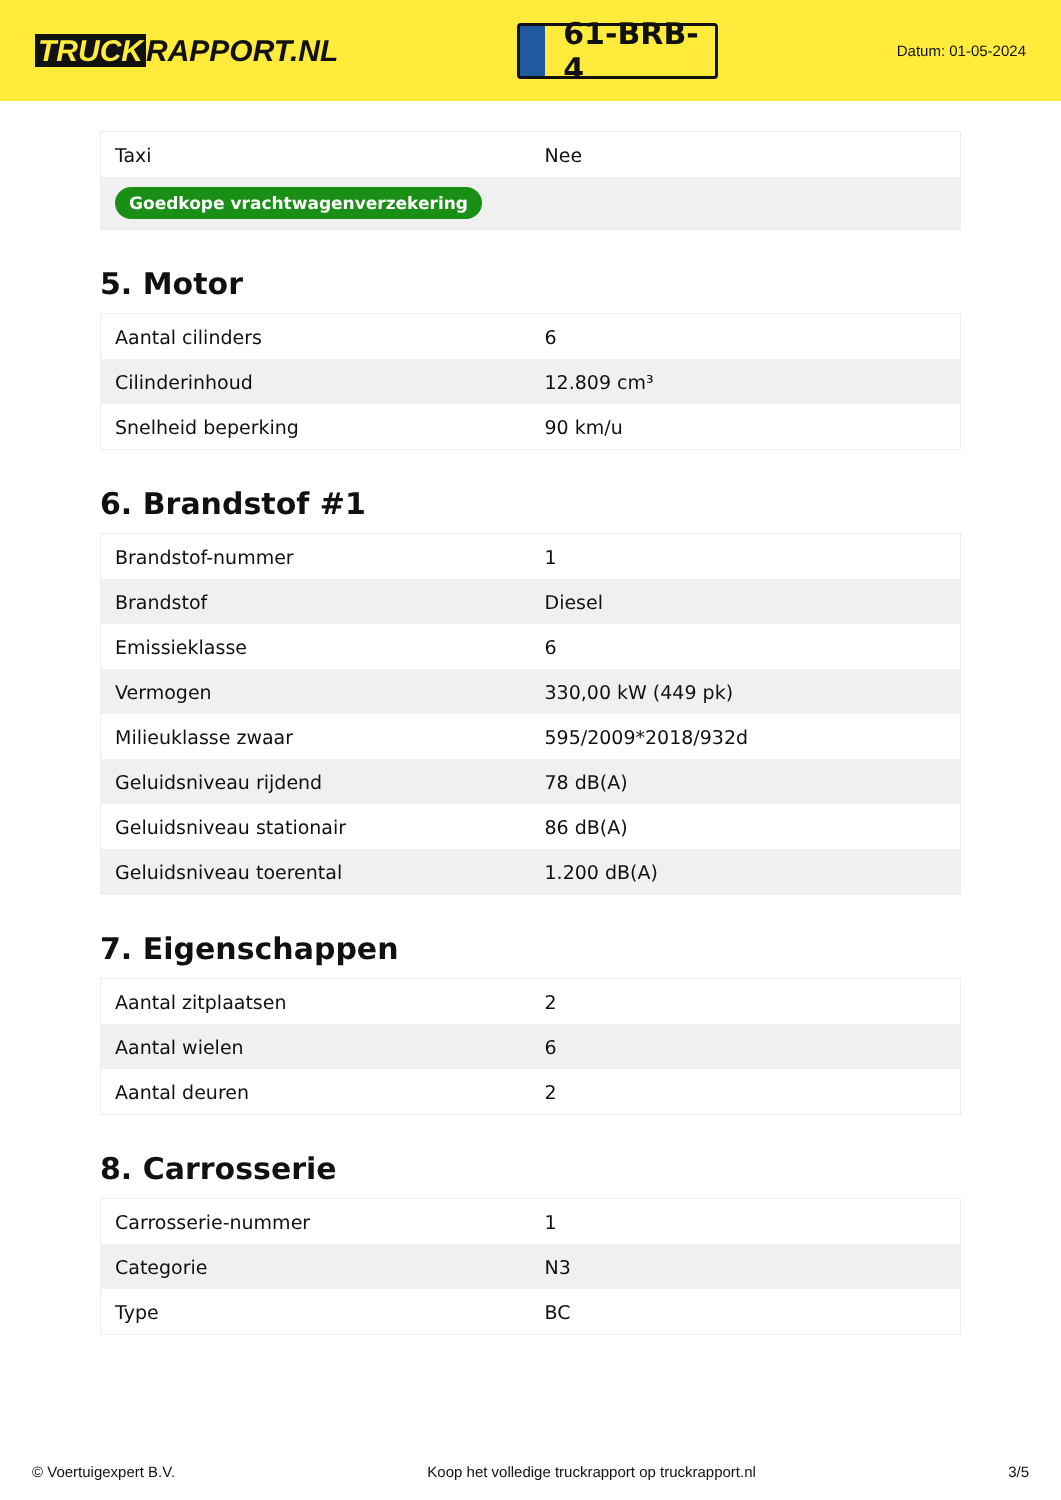TRUCK RAPPORT.NL
61-BRB-4
Datum: 01-05-2024
| Taxi | Nee |
| Goedkope vrachtwagenverzekering | |
5. Motor
| Aantal cilinders | 6 |
| Cilinderinhoud | 12.809 cm³ |
| Snelheid beperking | 90 km/u |
6. Brandstof #1
| Brandstof-nummer | 1 |
| Brandstof | Diesel |
| Emissieklasse | 6 |
| Vermogen | 330,00 kW (449 pk) |
| Milieuklasse zwaar | 595/2009*2018/932d |
| Geluidsniveau rijdend | 78 dB(A) |
| Geluidsniveau stationair | 86 dB(A) |
| Geluidsniveau toerental | 1.200 dB(A) |
7. Eigenschappen
| Aantal zitplaatsen | 2 |
| Aantal wielen | 6 |
| Aantal deuren | 2 |
8. Carrosserie
| Carrosserie-nummer | 1 |
| Categorie | N3 |
| Type | BC |
© Voertuigexpert B.V. Koop het volledige truckrapport op truckrapport.nl 3/5